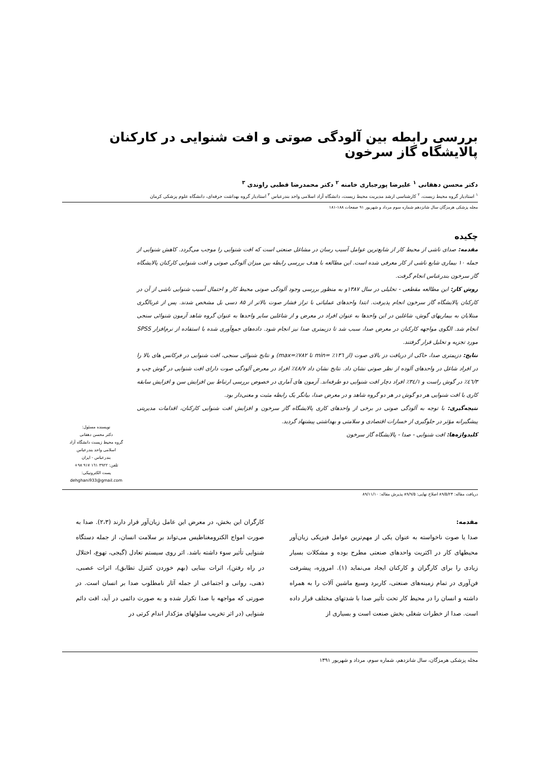بررسی رابطه بین آلودگی صوتی و افت شنوایی در کارکنان پالایشگاه گاز سرخون
دکتر محسن دهقانی <sup>۱</sup> علیرضا پورجباری خامنه <sup>۲</sup> دکتر محمدرضا قطبی راوندی <sup>۳</sup>
<sup>۱</sup> استادیار گروه محیط زیست، <sup>۲</sup> کارشناسی ارشد مدیریت محیط زیست، دانشگاه آزاد اسلامی واحد بندرعباس <sup>۳</sup> استادیار گروه بهداشت حرفه‌ای، دانشگاه علوم پزشکی کرمان
مجله پزشکی هرمزگان سال شانزدهم شماره سوم مرداد و شهریور ۹۱ صفحات ۱۸۸-۱۸۱
چکیده
مقدمه: صدای ناشی از محیط کار از شایع‌ترین عوامل آسیب رسان در مشاغل صنعتی است که افت شنوایی را موجب می‌گردد. کاهش شنوایی از جمله ۱۰ بیماری شایع ناشی از کار معرفی شده است. این مطالعه با هدف بررسی رابطه بین میزان آلودگی صوتی و افت شنوایی کارکنان پالایشگاه گاز سرخون بندرعباس انجام گرفت.
روش کار: این مطالعه مقطعی - تحلیلی در سال ۱۳۸۷و به منظور بررسی وجود آلودگی صوتی محیط کار و احتمال آسیب شنوایی ناشی از آن در کارکنان پالایشگاه گاز سرخون انجام پذیرفت. ابتدا واحدهای عملیاتی با تراز فشار صوت بالاتر از ۸۵ دسی بل مشخص شدند. پس از غربالگری مبتلایان به بیماریهای گوش، شاغلین در این واحدها به عنوان افراد در معرض و از شاغلین سایر واحدها به عنوان گروه شاهد آزمون شنوائی سنجی انجام شد. الگوی مواجهه کارکنان در معرض صدا، سبب شد تا دزیمتری صدا نیز انجام شود. داده‌های جمع‌آوری شده با استفاده از نرم‌افزار SPSS مورد تجزیه و تحلیل قرار گرفتند.
نتایج: دزیمتری صدا، حاکی از دریافت دز بالای صوت (از min= ٪۱۴٦ تا max=٪۷۸۲) و نتایج شنوائی سنجی، افت شنوایی در فرکانس های بالا را در افراد شاغل در واحدهای آلوده از نظر صوتی نشان داد. نتایج نشان داد ٤۸/۷٪ افراد در معرض آلودگی صوت دارای افت شنوایی در گوش چپ و ٤٦/۳٪ در گوش راست و ۳٤/۱٪ افراد دچار افت شنوایی دو طرفه‌اند. آزمون های آماری در خصوص بررسی ارتباط بین افزایش سن و افزایش سابقه کاری با افت شنوایی هر دو گوش در هر دو گروه شاهد و در معرض صدا، بیانگر یک رابطه مثبت و معنی‌دار بود.
نتیجه‌گیری: با توجه به آلودگی صوتی در برخی از واحدهای کاری پالایشگاه گاز سرخون و افزایش افت شنوایی کارکنان، اقدامات مدیریتی پیشگیرانه مؤثر در جلوگیری از خسارات اقتصادی و سلامتی و بهداشتی پیشنهاد گردید.
کلیدواژه‌ها: افت شنوایی - صدا - پالایشگاه گاز سرخون
نویسنده مسئول:
دکتر محسن دهقانی
گروه محیط زیست دانشگاه آزاد اسلامی واحد بندرعباس
بندرعباس - ایران
تلفن: ۳۹۲۲ ۱٦۱ ۹۱۷ ۹۸+
پست الکترونیکی:
dehghani933@gmail.com
دریافت مقاله: ۸۹/۵/۲۴ اصلاح نهایی: ۸۹/۹/۵ پذیرش مقاله: ۸۹/۱۱/۱۰
مقدمه:
صدا یا صوت ناخواسته به عنوان یکی از مهم‌ترین عوامل فیزیکی زیان‌آور محیطهای کار در اکثریت واحدهای صنعتی مطرح بوده و مشکلات بسیار زیادی را برای کارگران و کارکنان ایجاد می‌نماید (۱). امروزه، پیشرفت فن‌آوری در تمام زمینه‌های صنعتی، کاربرد وسیع ماشین آلات را به همراه داشته و انسان را در محیط کار تحت تأثیر صدا با شدتهای مختلف قرار داده است. صدا از خطرات شغلی بخش صنعت است و بسیاری از
کارگران این بخش، در معرض این عامل زیان‌آور قرار دارند (۲،۳). صدا به صورت امواج الکترومغناطیس می‌تواند بر سلامت انسان، از جمله دستگاه شنوایی تأثیر سوء داشته باشد. اثر روی سیستم تعادل (گیجی، تهوع، اختلال در راه رفتن)، اثرات بینایی (بهم خوردن کنترل تطابق)، اثرات عصبی، ذهنی، روانی و اجتماعی از جمله آثار نامطلوب صدا بر انسان است. در صورتی که مواجهه با صدا تکرار شده و به صورت دائمی در آید، افت دائم شنوایی (در اثر تخریب سلولهای مژکدار اندام کرتی در
مجله پزشکی هرمزگان، سال شانزدهم، شماره سوم، مرداد و شهریور ۱۳۹۱